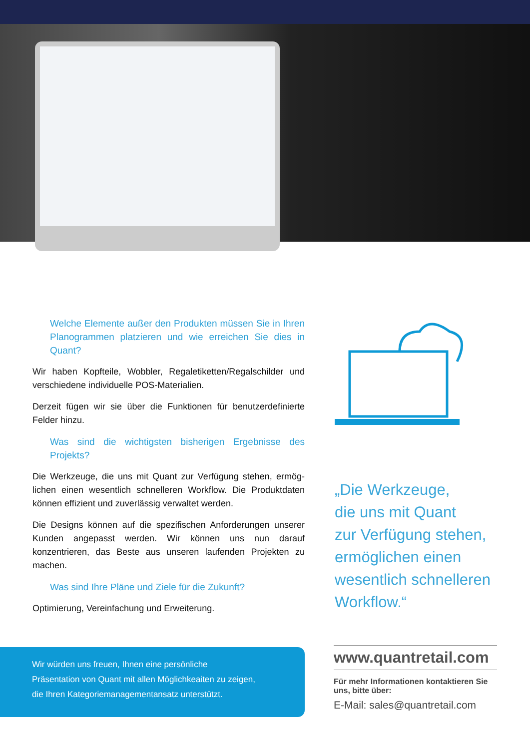Welche Elemente außer den Produkten müssen Sie in Ihren Planogrammen platzieren und wie erreichen Sie dies in Quant?
Wir haben Kopfteile, Wobbler, Regaletiketten/Regalschilder und verschiedene individuelle POS-Materialien.
Derzeit fügen wir sie über die Funktionen für benutzerdefinierte Felder hinzu.
Was sind die wichtigsten bisherigen Ergebnisse des Projekts?
Die Werkzeuge, die uns mit Quant zur Verfügung stehen, ermög­lichen einen wesentlich schnelleren Workflow. Die Produktdaten können effizient und zuverlässig verwaltet werden.
Die Designs können auf die spezifischen Anforderungen unserer Kunden angepasst werden. Wir können uns nun darauf konzentrieren, das Beste aus unseren laufenden Projekten zu machen.
Was sind Ihre Pläne und Ziele für die Zukunft?
Optimierung, Vereinfachung und Erweiterung.
„Die Werkzeuge,
die uns mit Quant
zur Verfügung stehen,
ermöglichen einen
wesentlich schnelleren
Workflow.“
Wir würden uns freuen, Ihnen eine persönliche
Präsentation von Quant mit allen Möglichkeaiten zu zeigen,
die Ihren Kategoriemanagementansatz unterstützt.
www.quantretail.com
Für mehr Informationen kontaktieren Sie uns, bitte über:
E-Mail: sales@quantretail.com